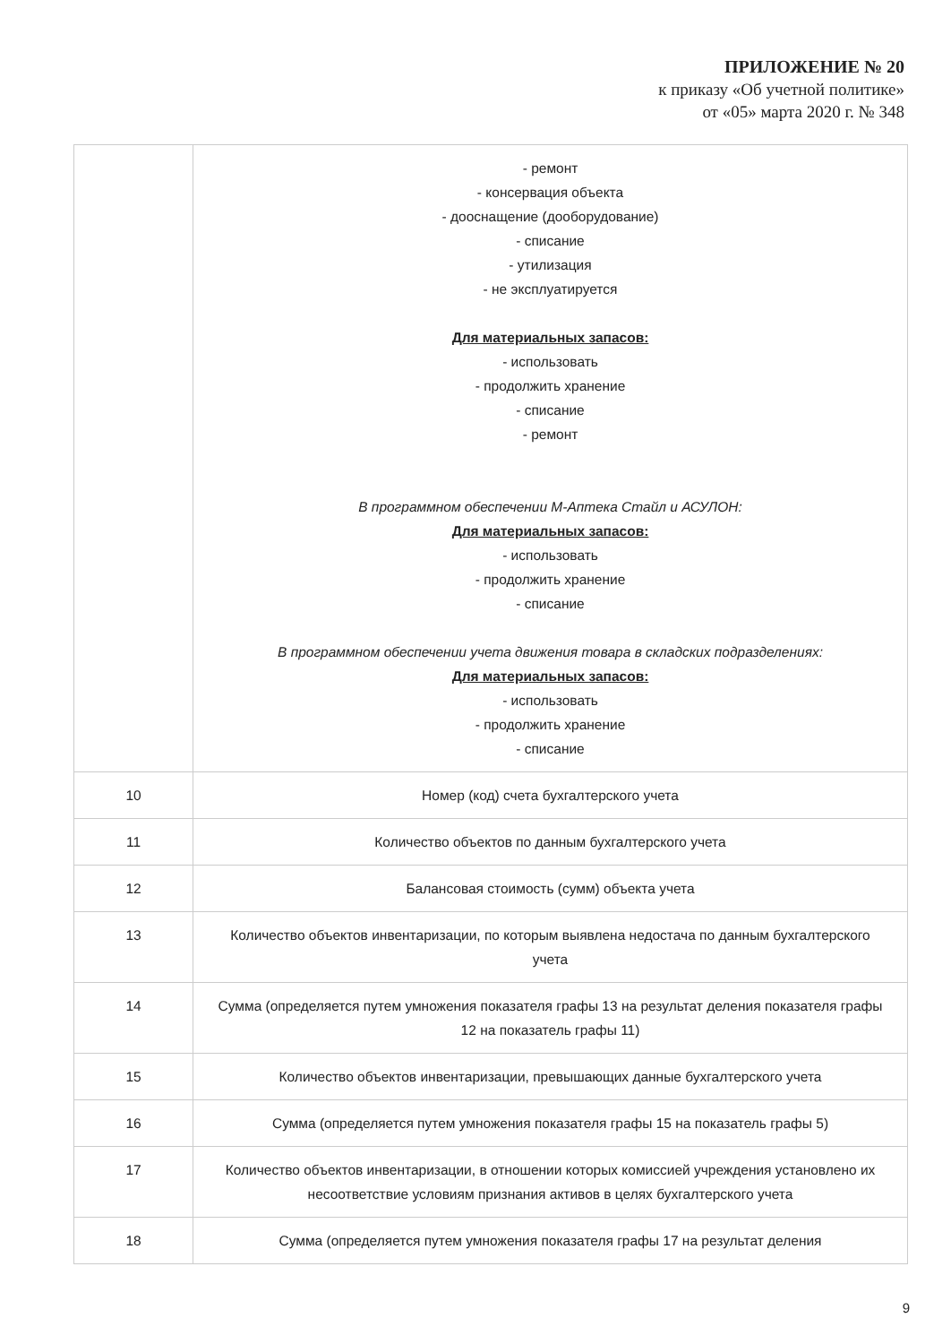ПРИЛОЖЕНИЕ № 20
к приказу «Об учетной политике»
от «05» марта 2020 г. № 348
| | - ремонт - консервация объекта - дооснащение (дооборудование) - списание - утилизация - не эксплуатируется Для материальных запасов: - использовать - продолжить хранение - списание - ремонт В программном обеспечении М-Аптека Стайл и АСУЛОН: Для материальных запасов: - использовать - продолжить хранение - списание В программном обеспечении учета движения товара в складских подразделениях: Для материальных запасов: - использовать - продолжить хранение - списание |
| 10 | Номер (код) счета бухгалтерского учета |
| 11 | Количество объектов по данным бухгалтерского учета |
| 12 | Балансовая стоимость (сумм) объекта учета |
| 13 | Количество объектов инвентаризации, по которым выявлена недостача по данным бухгалтерского учета |
| 14 | Сумма (определяется путем умножения показателя графы 13 на результат деления показателя графы 12 на показатель графы 11) |
| 15 | Количество объектов инвентаризации, превышающих данные бухгалтерского учета |
| 16 | Сумма (определяется путем умножения показателя графы 15 на показатель графы 5) |
| 17 | Количество объектов инвентаризации, в отношении которых комиссией учреждения установлено их несоответствие условиям признания активов в целях бухгалтерского учета |
| 18 | Сумма (определяется путем умножения показателя графы 17 на результат деления |
9